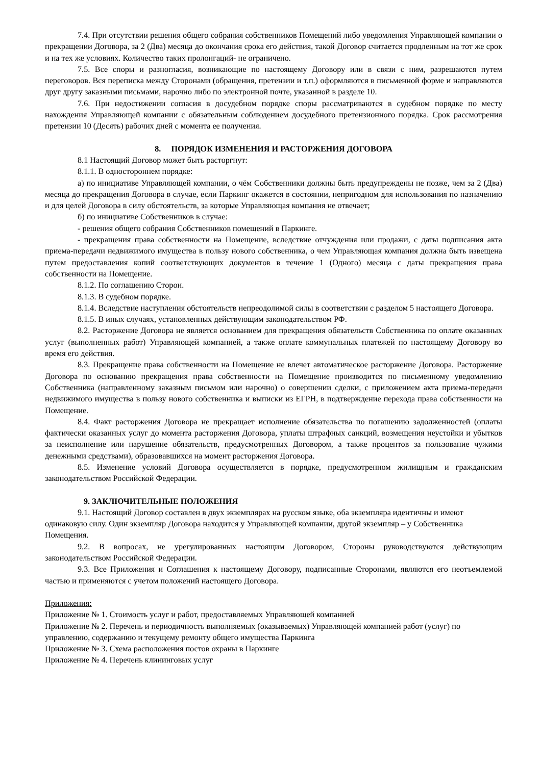7.4. При отсутствии решения общего собрания собственников Помещений либо уведомления Управляющей компании о прекращении Договора, за 2 (Два) месяца до окончания срока его действия, такой Договор считается продленным на тот же срок и на тех же условиях. Количество таких пролонгаций- не ограничено.
7.5. Все споры и разногласия, возникающие по настоящему Договору или в связи с ним, разрешаются путем переговоров. Вся переписка между Сторонами (обращения, претензии и т.п.) оформляются в письменной форме и направляются друг другу заказными письмами, нарочно либо по электронной почте, указанной в разделе 10.
7.6. При недостижении согласия в досудебном порядке споры рассматриваются в судебном порядке по месту нахождения Управляющей компании с обязательным соблюдением досудебного претензионного порядка. Срок рассмотрения претензии 10 (Десять) рабочих дней с момента ее получения.
8. ПОРЯДОК ИЗМЕНЕНИЯ И РАСТОРЖЕНИЯ ДОГОВОРА
8.1 Настоящий Договор может быть расторгнут:
8.1.1. В одностороннем порядке:
а) по инициативе Управляющей компании, о чём Собственники должны быть предупреждены не позже, чем за 2 (Два) месяца до прекращения Договора в случае, если Паркинг окажется в состоянии, непригодном для использования по назначению и для целей Договора в силу обстоятельств, за которые Управляющая компания не отвечает;
б) по инициативе Собственников в случае:
- решения общего собрания Собственников помещений в Паркинге.
- прекращения права собственности на Помещение, вследствие отчуждения или продажи, с даты подписания акта приема-передачи недвижимого имущества в пользу нового собственника, о чем Управляющая компания должна быть извещена путем предоставления копий соответствующих документов в течение 1 (Одного) месяца с даты прекращения права собственности на Помещение.
8.1.2. По соглашению Сторон.
8.1.3. В судебном порядке.
8.1.4. Вследствие наступления обстоятельств непреодолимой силы в соответствии с разделом 5 настоящего Договора.
8.1.5. В иных случаях, установленных действующим законодательством РФ.
8.2. Расторжение Договора не является основанием для прекращения обязательств Собственника по оплате оказанных услуг (выполненных работ) Управляющей компанией, а также оплате коммунальных платежей по настоящему Договору во время его действия.
8.3. Прекращение права собственности на Помещение не влечет автоматическое расторжение Договора. Расторжение Договора по основанию прекращения права собственности на Помещение производится по письменному уведомлению Собственника (направленному заказным письмом или нарочно) о совершении сделки, с приложением акта приема-передачи недвижимого имущества в пользу нового собственника и выписки из ЕГРН, в подтверждение перехода права собственности на Помещение.
8.4. Факт расторжения Договора не прекращает исполнение обязательства по погашению задолженностей (оплаты фактически оказанных услуг до момента расторжения Договора, уплаты штрафных санкций, возмещения неустойки и убытков за неисполнение или нарушение обязательств, предусмотренных Договором, а также процентов за пользование чужими денежными средствами), образовавшихся на момент расторжения Договора.
8.5. Изменение условий Договора осуществляется в порядке, предусмотренном жилищным и гражданским законодательством Российской Федерации.
9. ЗАКЛЮЧИТЕЛЬНЫЕ ПОЛОЖЕНИЯ
9.1. Настоящий Договор составлен в двух экземплярах на русском языке, оба экземпляра идентичны и имеют одинаковую силу. Один экземпляр Договора находится у Управляющей компании, другой экземпляр – у Собственника Помещения.
9.2. В вопросах, не урегулированных настоящим Договором, Стороны руководствуются действующим законодательством Российской Федерации.
9.3. Все Приложения и Соглашения к настоящему Договору, подписанные Сторонами, являются его неотъемлемой частью и применяются с учетом положений настоящего Договора.
Приложения:
Приложение № 1. Стоимость услуг и работ, предоставляемых Управляющей компанией
Приложение № 2. Перечень и периодичность выполняемых (оказываемых) Управляющей компанией работ (услуг) по управлению, содержанию и текущему ремонту общего имущества Паркинга
Приложение № 3. Схема расположения постов охраны в Паркинге
Приложение № 4. Перечень клининговых услуг